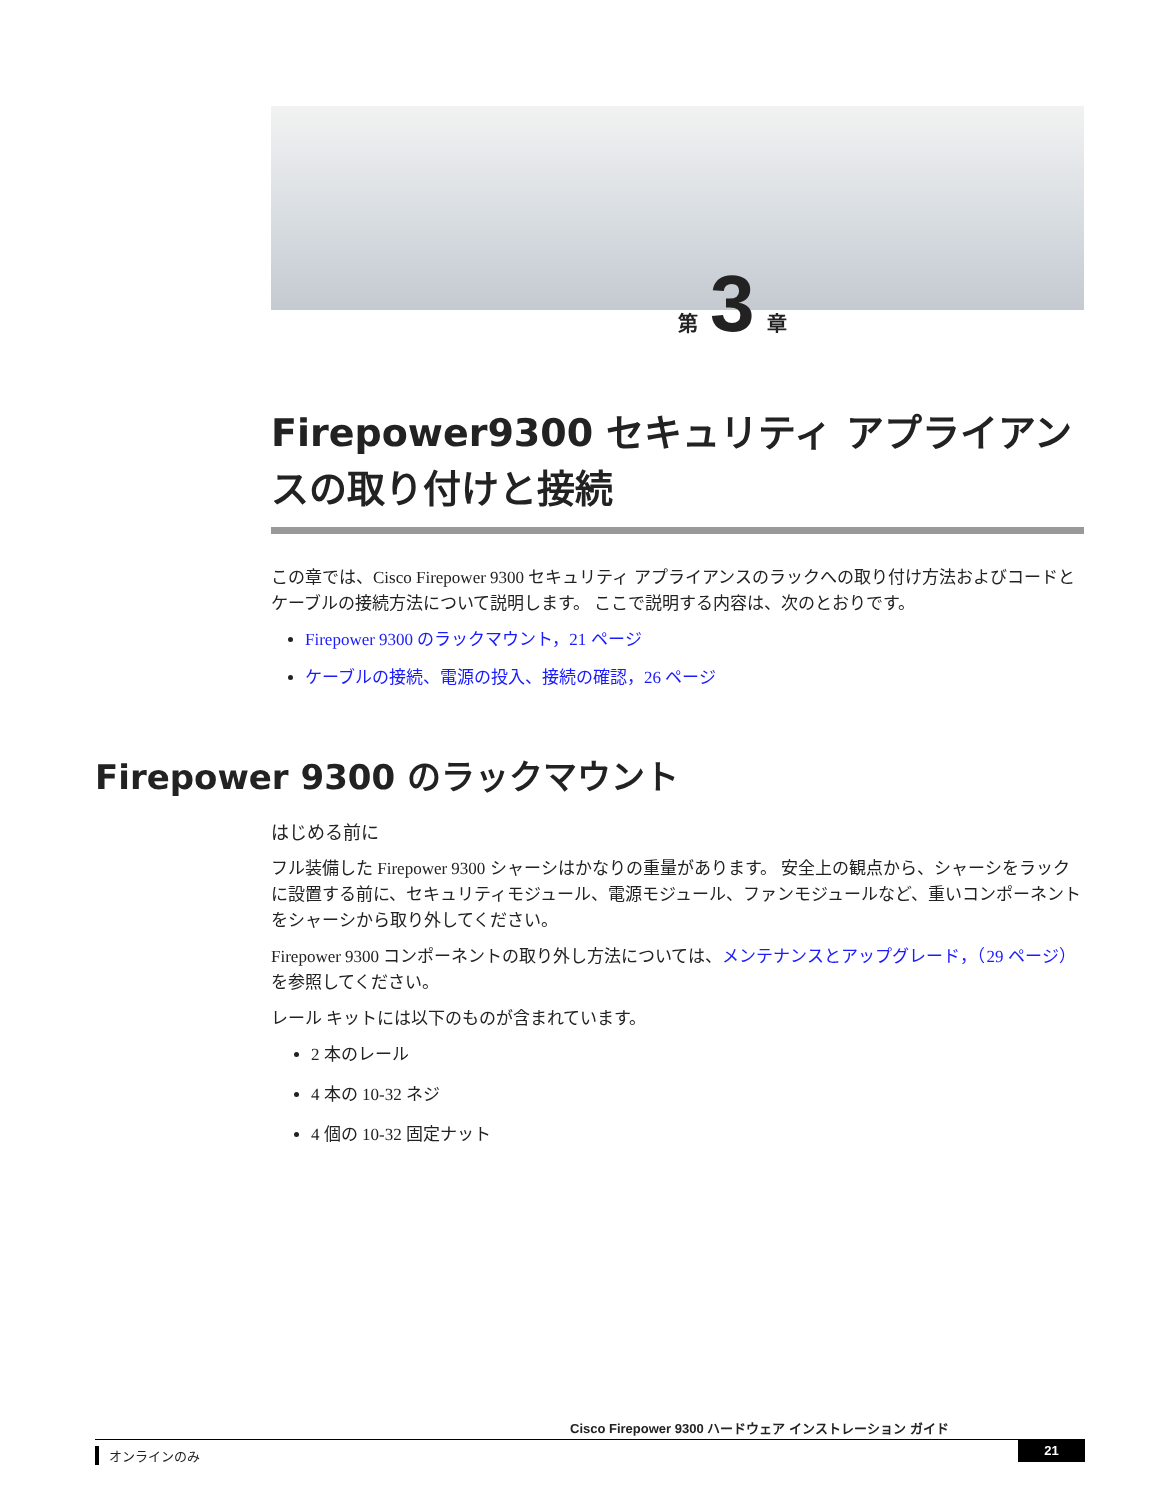第 3 章
Firepower9300 セキュリティ アプライアンスの取り付けと接続
この章では、Cisco Firepower 9300 セキュリティ アプライアンスのラックへの取り付け方法およびコードとケーブルの接続方法について説明します。 ここで説明する内容は、次のとおりです。
Firepower 9300 のラックマウント，21 ページ
ケーブルの接続、電源の投入、接続の確認，26 ページ
Firepower 9300 のラックマウント
はじめる前に
フル装備した Firepower 9300 シャーシはかなりの重量があります。 安全上の観点から、シャーシをラックに設置する前に、セキュリティモジュール、電源モジュール、ファンモジュールなど、重いコンポーネントをシャーシから取り外してください。
Firepower 9300 コンポーネントの取り外し方法については、メンテナンスとアップグレード，（29 ページ）を参照してください。
レール キットには以下のものが含まれています。
2 本のレール
4 本の 10-32 ネジ
4 個の 10-32 固定ナット
Cisco Firepower 9300 ハードウェア インストレーション ガイド
オンラインのみ 21